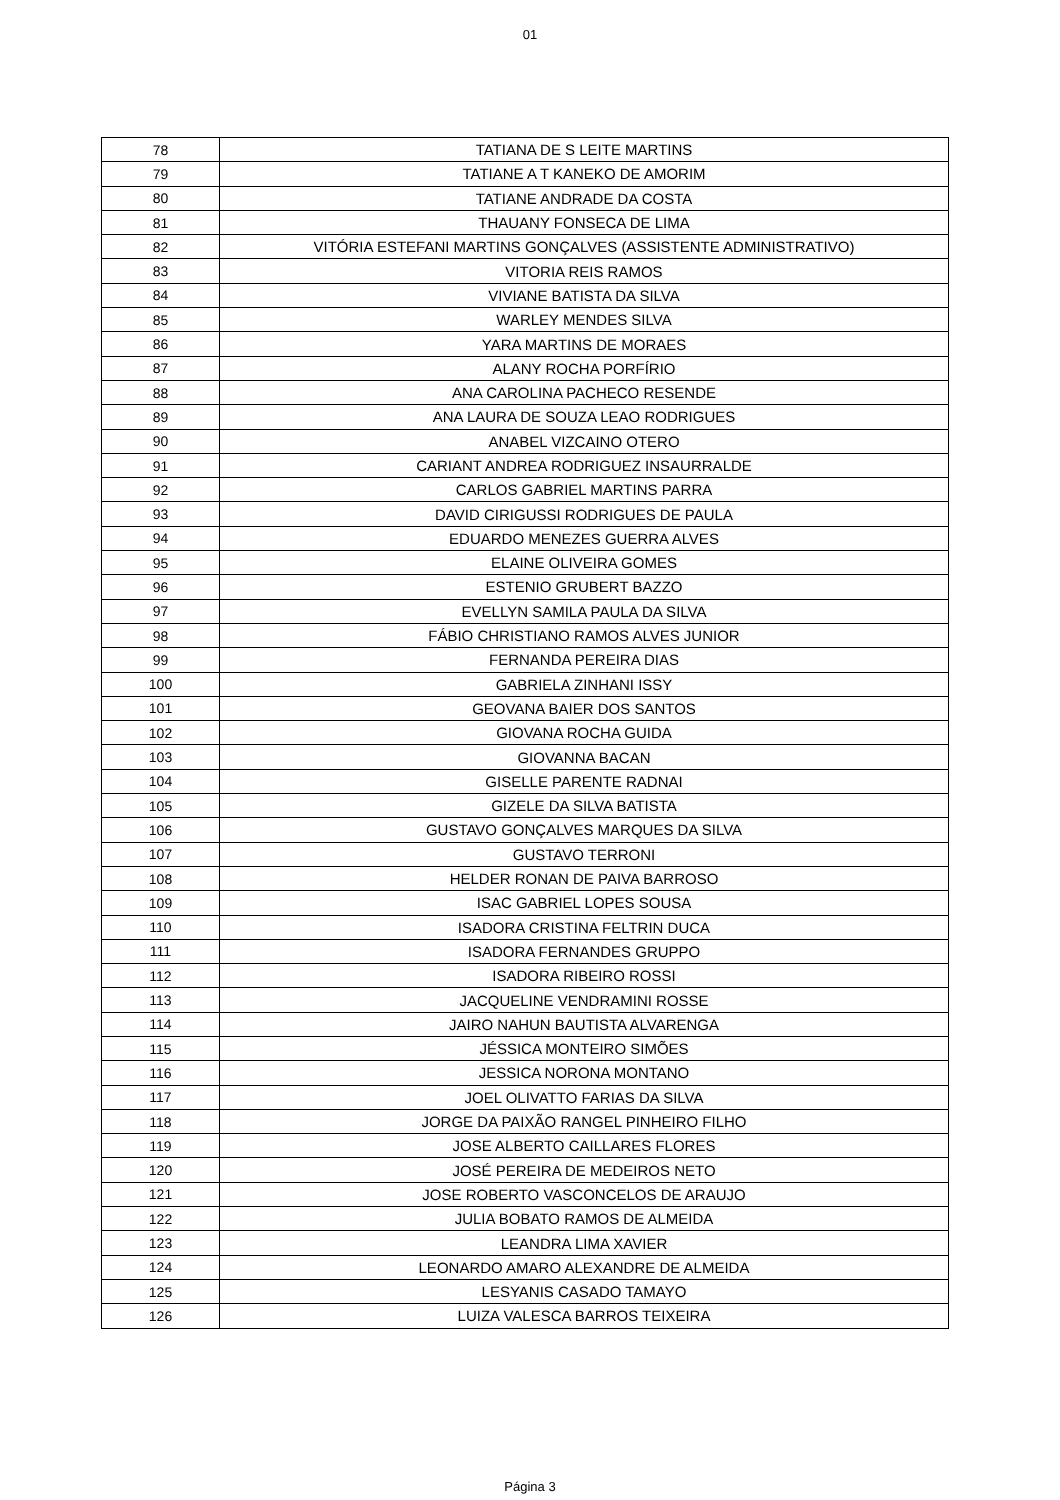01
| 78 | TATIANA DE S LEITE MARTINS |
| 79 | TATIANE A T KANEKO DE AMORIM |
| 80 | TATIANE ANDRADE DA COSTA |
| 81 | THAUANY FONSECA DE LIMA |
| 82 | VITÓRIA ESTEFANI MARTINS GONÇALVES (ASSISTENTE ADMINISTRATIVO) |
| 83 | VITORIA REIS RAMOS |
| 84 | VIVIANE BATISTA DA SILVA |
| 85 | WARLEY MENDES SILVA |
| 86 | YARA MARTINS DE MORAES |
| 87 | ALANY ROCHA PORFÍRIO |
| 88 | ANA CAROLINA PACHECO RESENDE |
| 89 | ANA LAURA DE SOUZA LEAO RODRIGUES |
| 90 | ANABEL VIZCAINO OTERO |
| 91 | CARIANT ANDREA RODRIGUEZ INSAURRALDE |
| 92 | CARLOS GABRIEL MARTINS PARRA |
| 93 | DAVID CIRIGUSSI RODRIGUES DE PAULA |
| 94 | EDUARDO MENEZES GUERRA ALVES |
| 95 | ELAINE OLIVEIRA GOMES |
| 96 | ESTENIO GRUBERT BAZZO |
| 97 | EVELLYN SAMILA PAULA DA SILVA |
| 98 | FÁBIO CHRISTIANO RAMOS ALVES JUNIOR |
| 99 | FERNANDA PEREIRA DIAS |
| 100 | GABRIELA ZINHANI ISSY |
| 101 | GEOVANA BAIER DOS SANTOS |
| 102 | GIOVANA ROCHA GUIDA |
| 103 | GIOVANNA BACAN |
| 104 | GISELLE PARENTE RADNAI |
| 105 | GIZELE DA SILVA BATISTA |
| 106 | GUSTAVO GONÇALVES MARQUES DA SILVA |
| 107 | GUSTAVO TERRONI |
| 108 | HELDER RONAN DE PAIVA BARROSO |
| 109 | ISAC GABRIEL LOPES SOUSA |
| 110 | ISADORA CRISTINA FELTRIN DUCA |
| 111 | ISADORA FERNANDES GRUPPO |
| 112 | ISADORA RIBEIRO ROSSI |
| 113 | JACQUELINE VENDRAMINI ROSSE |
| 114 | JAIRO NAHUN BAUTISTA ALVARENGA |
| 115 | JÉSSICA MONTEIRO SIMÕES |
| 116 | JESSICA NORONA MONTANO |
| 117 | JOEL OLIVATTO FARIAS DA SILVA |
| 118 | JORGE DA PAIXÃO RANGEL PINHEIRO FILHO |
| 119 | JOSE ALBERTO CAILLARES FLORES |
| 120 | JOSÉ PEREIRA DE MEDEIROS NETO |
| 121 | JOSE ROBERTO VASCONCELOS DE ARAUJO |
| 122 | JULIA BOBATO RAMOS DE ALMEIDA |
| 123 | LEANDRA LIMA XAVIER |
| 124 | LEONARDO AMARO ALEXANDRE DE ALMEIDA |
| 125 | LESYANIS CASADO TAMAYO |
| 126 | LUIZA VALESCA BARROS TEIXEIRA |
Página 3